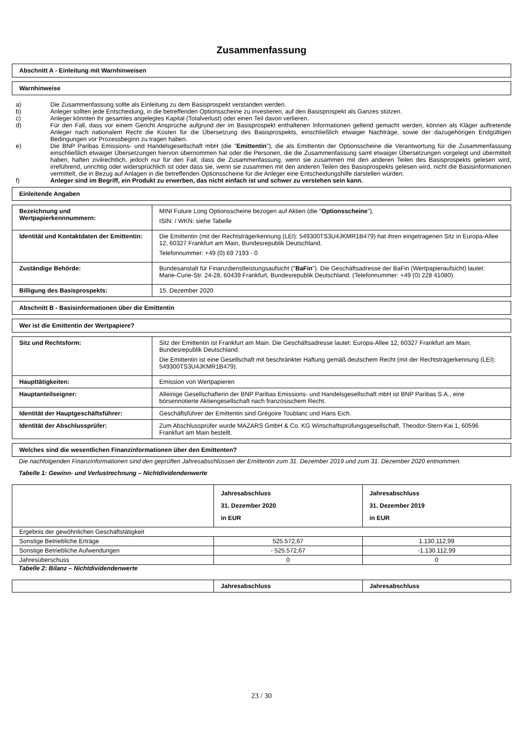Zusammenfassung
Abschnitt A - Einleitung mit Warnhinweisen
Warnhinweise
a) Die Zusammenfassung sollte als Einleitung zu dem Basisprospekt verstanden werden.
b) Anleger sollten jede Entscheidung, in die betreffenden Optionsscheine zu investieren, auf den Basisprospekt als Ganzes stützen.
c) Anleger könnten ihr gesamtes angelegtes Kapital (Totalverlust) oder einen Teil davon verlieren.
d) Für den Fall, dass vor einem Gericht Ansprüche aufgrund der im Basisprospekt enthaltenen Informationen geltend gemacht werden, können als Kläger auftretende Anleger nach nationalem Recht die Kosten für die Übersetzung des Basisprospekts, einschließlich etwaiger Nachträge, sowie der dazugehörigen Endgültigen Bedingungen vor Prozessbeginn zu tragen haben.
e) Die BNP Paribas Emissions- und Handelsgesellschaft mbH (die "Emittentin"), die als Emittentin der Optionsscheine die Verantwortung für die Zusammenfassung einschließlich etwaiger Übersetzungen hiervon übernommen hat oder die Personen, die die Zusammenfassung samt etwaiger Übersetzungen vorgelegt und übermittelt haben, haften zivilrechtlich, jedoch nur für den Fall, dass die Zusammenfassung, wenn sie zusammen mit den anderen Teilen des Basisprospekts gelesen wird, irreführend, unrichtig oder widersprüchlich ist oder dass sie, wenn sie zusammen mit den anderen Teilen des Basisprospekts gelesen wird, nicht die Basisinformationen vermittelt, die in Bezug auf Anlagen in die betreffenden Optionsscheine für die Anleger eine Entscheidungshilfe darstellen würden.
f) Anleger sind im Begriff, ein Produkt zu erwerben, das nicht einfach ist und schwer zu verstehen sein kann.
Einleitende Angaben
| Bezeichnung und Wertpapierkennnummern: | MINI Future Long Optionsscheine bezogen auf Aktien (die " Optionsscheine "), ISIN: / WKN: siehe Tabelle |
| Identität und Kontaktdaten der Emittentin: | Die Emittentin (mit der Rechtsträgerkennung (LEI): 549300TS3U4JKMR1B479) hat ihren eingetragenen Sitz in Europa-Allee 12, 60327 Frankfurt am Main, Bundesrepublik Deutschland. Telefonnummer: +49 (0) 69 7193 - 0 |
| Zuständige Behörde: | Bundesanstalt für Finanzdienstleistungsaufsicht (" BaFin "). Die Geschäftsadresse der BaFin (Wertpapieraufsicht) lautet: Marie-Curie-Str. 24-28, 60439 Frankfurt, Bundesrepublik Deutschland. (Telefonnummer: +49 (0) 228 41080). |
| Billigung des Basisprospekts: | 15. Dezember 2020 |
Abschnitt B - Basisinformationen über die Emittentin
Wer ist die Emittentin der Wertpapiere?
| Sitz und Rechtsform: | Sitz der Emittentin ist Frankfurt am Main. Die Geschäftsadresse lautet: Europa-Allee 12, 60327 Frankfurt am Main, Bundesrepublik Deutschland. Die Emittentin ist eine Gesellschaft mit beschränkter Haftung gemäß deutschem Recht (mit der Rechtsträgerkennung (LEI): 549300TS3U4JKMR1B479). |
| Haupttätigkeiten: | Emission von Wertpapieren |
| Hauptanteilseigner: | Alleinige Gesellschafterin der BNP Paribas Emissions- und Handelsgesellschaft mbH ist BNP Paribas S.A., eine börsennotierte Aktiengesellschaft nach französischem Recht. |
| Identität der Hauptgeschäftsführer: | Geschäftsführer der Emittentin sind Grégoire Toublanc und Hans Eich. |
| Identität der Abschlussprüfer: | Zum Abschlussprüfer wurde MAZARS GmbH & Co. KG Wirtschaftsprüfungsgesellschaft, Theodor-Stern-Kai 1, 60596 Frankfurt am Main bestellt. |
Welches sind die wesentlichen Finanzinformationen über den Emittenten?
Die nachfolgenden Finanzinformationen sind den geprüften Jahresabschlüssen der Emittentin zum 31. Dezember 2019 und zum 31. Dezember 2020 entnommen.
Tabelle 1: Gewinn- und Verlustrechnung – Nichtdividendenwerte
| | Jahresabschluss 31. Dezember 2020 in EUR | Jahresabschluss 31. Dezember 2019 in EUR |
| --- | --- | --- |
| Ergebnis der gewöhnlichen Geschäftstätigkeit | | |
| Sonstige Betriebliche Erträge | 525.572,67 | 1.130.112,99 |
| Sonstige Betriebliche Aufwendungen | - 525.572,67 | -1.130.112,99 |
| Jahresüberschuss | 0 | 0 |
Tabelle 2: Bilanz – Nichtdividendenwerte
| | Jahresabschluss | Jahresabschluss |
| --- | --- | --- |
23 / 30